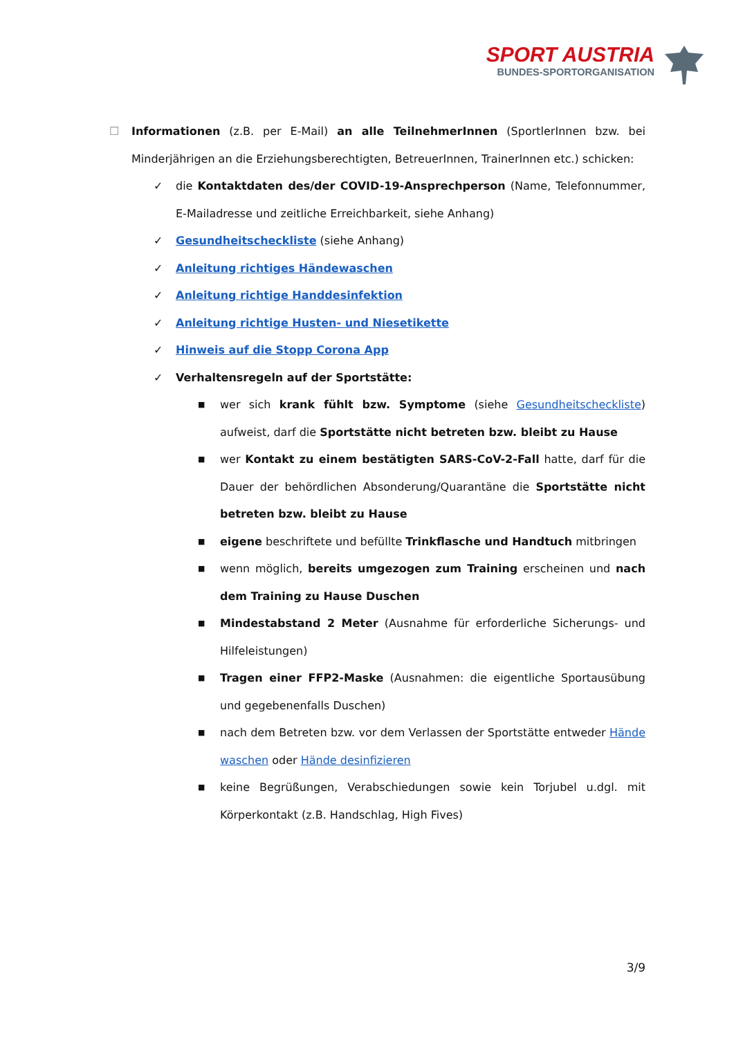SPORT AUSTRIA
BUNDES-SPORTORGANISATION
☐ Informationen (z.B. per E-Mail) an alle TeilnehmerInnen (SportlerInnen bzw. bei Minderjährigen an die Erziehungsberechtigten, BetreuerInnen, TrainerInnen etc.) schicken:
✓ die Kontaktdaten des/der COVID-19-Ansprechperson (Name, Telefonnummer, E-Mailadresse und zeitliche Erreichbarkeit, siehe Anhang)
✓ Gesundheitscheckliste (siehe Anhang)
✓ Anleitung richtiges Händewaschen
✓ Anleitung richtige Handdesinfektion
✓ Anleitung richtige Husten- und Niesetikette
✓ Hinweis auf die Stopp Corona App
✓ Verhaltensregeln auf der Sportstätte:
■ wer sich krank fühlt bzw. Symptome (siehe Gesundheitscheckliste) aufweist, darf die Sportstätte nicht betreten bzw. bleibt zu Hause
■ wer Kontakt zu einem bestätigten SARS-CoV-2-Fall hatte, darf für die Dauer der behördlichen Absonderung/Quarantäne die Sportstätte nicht betreten bzw. bleibt zu Hause
■ eigene beschriftete und befüllte Trinkflasche und Handtuch mitbringen
■ wenn möglich, bereits umgezogen zum Training erscheinen und nach dem Training zu Hause Duschen
■ Mindestabstand 2 Meter (Ausnahme für erforderliche Sicherungs- und Hilfeleistungen)
■ Tragen einer FFP2-Maske (Ausnahmen: die eigentliche Sportausübung und gegebenenfalls Duschen)
■ nach dem Betreten bzw. vor dem Verlassen der Sportstätte entweder Hände waschen oder Hände desinfizieren
■ keine Begrüßungen, Verabschiedungen sowie kein Torjubel u.dgl. mit Körperkontakt (z.B. Handschlag, High Fives)
3/9